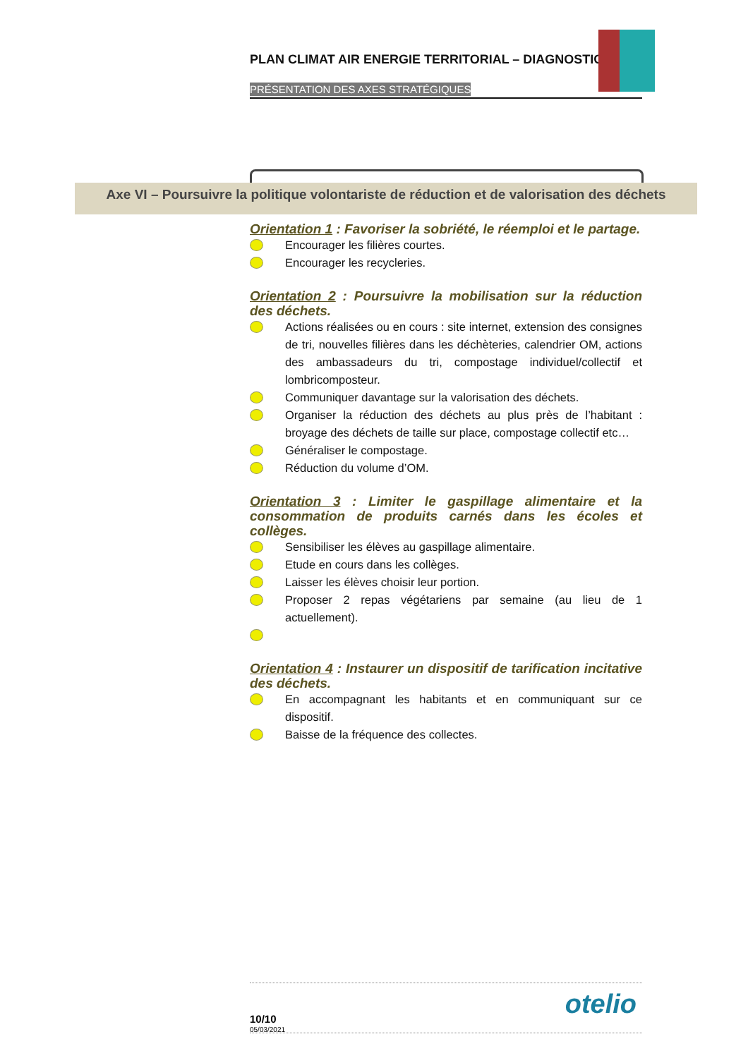PLAN CLIMAT AIR ENERGIE TERRITORIAL – DIAGNOSTIC
PRÉSENTATION DES AXES STRATÉGIQUES
Axe VI – Poursuivre la politique volontariste de réduction et de valorisation des déchets
Orientation 1 : Favoriser la sobriété, le réemploi et le partage.
Encourager les filières courtes.
Encourager les recycleries.
Orientation 2 : Poursuivre la mobilisation sur la réduction des déchets.
Actions réalisées ou en cours : site internet, extension des consignes de tri, nouvelles filières dans les déchèteries, calendrier OM, actions des ambassadeurs du tri, compostage individuel/collectif et lombricomposteur.
Communiquer davantage sur la valorisation des déchets.
Organiser la réduction des déchets au plus près de l’habitant : broyage des déchets de taille sur place, compostage collectif etc…
Généraliser le compostage.
Réduction du volume d’OM.
Orientation 3 : Limiter le gaspillage alimentaire et la consommation de produits carnés dans les écoles et collèges.
Sensibiliser les élèves au gaspillage alimentaire.
Etude en cours dans les collèges.
Laisser les élèves choisir leur portion.
Proposer 2 repas végétariens par semaine (au lieu de 1 actuellement).
Orientation 4 : Instaurer un dispositif de tarification incitative des déchets.
En accompagnant les habitants et en communiquant sur ce dispositif.
Baisse de la fréquence des collectes.
10/10
05/03/2021
otelio